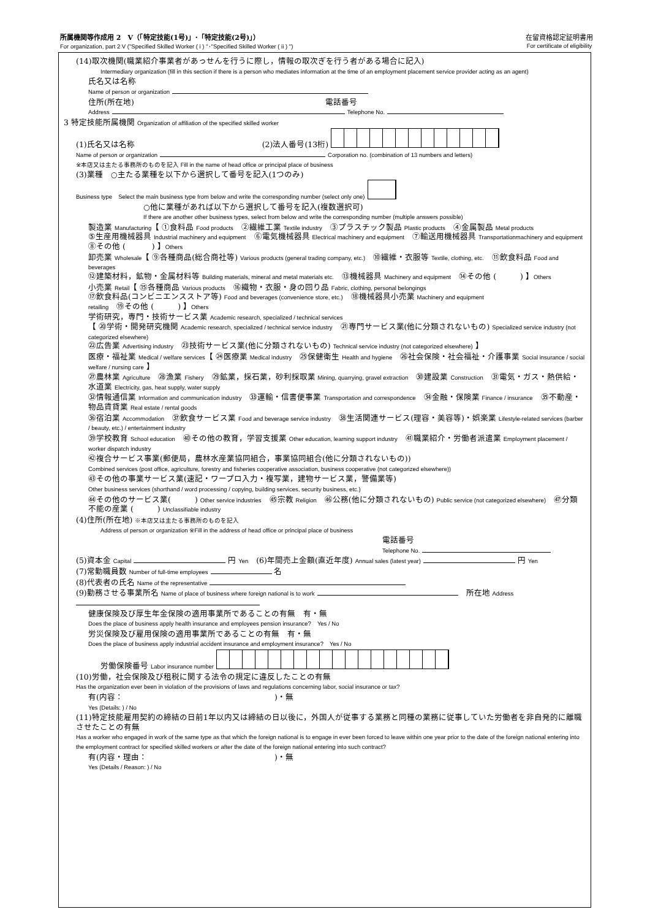在留資格認定証明書用
For certificate of eligibility 所属機関等作成用 2　V（「特定技能(1号)」･「特定技能(2号)」）
For organization, part 2 V ("Specified Skilled Worker ( i ) "･"Specified Skilled Worker ( ii ) ")
(14)取次機関(職業紹介事業者があっせんを行うに際し，情報の取次ぎを行う者がある場合に記入)
Intermediary organization (fill in this section if there is a person who mediates information at the time of an employment placement service provider acting as an agent)
氏名又は名称
Name of person or organization
住所(所在地)　　　　　　　　　　　　　　　　　　　　　　　　電話番号
Address Telephone No.
3 特定技能所属機関 Organization of affiliation of the specified skilled worker
(1)氏名又は名称　　　　　　　　　　　　　　　　(2)法人番号(13桁)
Name of person or organization Corporation no. (combination of 13 numbers and letters)
※本店又は主たる事務所のものを記入 Fill in the name of head office or principal place of business
(3)業種　○主たる業種を以下から選択して番号を記入(1つのみ)
Business type　Select the main business type from below and write the corresponding number (select only one)
○他に業種があれば以下から選択して番号を記入(複数選択可)
If there are another other business types, select from below and write the corresponding number (multiple answers possible)
製造業 Manufacturing【 ①食料品 Food products　②繊維工業 Textile industry　③プラスチック製品 Plastic products　④金属製品 Metal products
⑤生産用機械器具 Industrial machinery and equipment　⑥電気機械器具 Electrical machinery and equipment　⑦輸送用機械器具 Transportationmachinery and equipment　⑧その他 ( 　　　) 】Others
卸売業 Wholesale【 ⑨各種商品(総合商社等) Various products (general trading company, etc.)　⑩繊維・衣服等 Textile, clothing, etc.　⑪飲食料品 Food and beverages
⑫建築材料，鉱物・金属材料等 Building materials, mineral and metal materials etc.　⑬機械器具 Machinery and equipment　⑭その他 (　　　) 】Others
小売業 Retail【 ⑮各種商品 Various products　⑯織物・衣服・身の回り品 Fabric, clothing, personal belongings
⑰飲食料品(コンビニエンスストア等) Food and beverages (convenience store, etc.)　⑱機械器具小売業 Machinery and equipment retailing　⑲その他 (　　　) 】Others
学術研究，専門・技術サービス業 Academic research, specialized / technical services
【 ⑳学術・開発研究機関 Academic research, specialized / technical service industry　㉑専門サービス業(他に分類されないもの) Specialized service industry (not categorized elsewhere)
㉒広告業 Advertising industry　㉓技術サービス業(他に分類されないもの) Technical service industry (not categorized elsewhere) 】
医療・福祉業 Medical / welfare services【 ㉔医療業 Medical industry　㉕保健衛生 Health and hygiene　㉖社会保険・社会福祉・介護事業 Social insurance / social welfare / nursing care 】
㉗農林業 Agriculture　㉘漁業 Fishery　㉙鉱業，採石業，砂利採取業 Mining, quarrying, gravel extraction　㉚建設業 Construction　㉛電気・ガス・熱供給・水道業 Electricity, gas, heat supply, water supply
㉜情報通信業 Information and communication industry　㉝運輸・信書便事業 Transportation and correspondence　㉞金融・保険業 Finance / insurance　㉟不動産・物品賃貸業 Real estate / rental goods
㊱宿泊業 Accommodation　㊲飲食サービス業 Food and beverage service industry　㊳生活関連サービス(理容・美容等)・娯楽業 Lifestyle-related services (barber / beauty, etc.) / entertainment industry
㊴学校教育 School education　㊵その他の教育，学習支援業 Other education, learning support industry　㊶職業紹介・労働者派遣業 Employment placement / worker dispatch industry
㊷複合サービス事業(郵便局，農林水産業協同組合，事業協同組合(他に分類されないもの))
Combined services (post office, agriculture, forestry and fisheries cooperative association, business cooperative (not categorized elsewhere))
㊸その他の事業サービス業(速記・ワープロ入力・複写業，建物サービス業，警備業等)
Other business services (shorthand / word processing / copying, building services, security business, etc.)
㊹その他のサービス業(　　　) Other service industries　㊺宗教 Religion　㊻公務(他に分類されないもの) Public service (not categorized elsewhere)　㊼分類不能の産業 (　　　) Unclassifiable industry
(4)住所(所在地) ※本店又は主たる事務所のものを記入
Address of person or organization ※Fill in the address of head office or principal place of business
電話番号
Telephone No.
(5)資本金 Capital 円 Yen　(6)年間売上金額(直近年度) Annual sales (latest year) 円 Yen
(7)常勤職員数 Number of full-time employees 名
(8)代表者の氏名 Name of the representative
(9)勤務させる事業所名 Name of place of business where foreign national is to work 　所在地 Address
健康保険及び厚生年金保険の適用事業所であることの有無　有・無
Does the place of business apply health insurance and employees pension insurance?　Yes / No
労災保険及び雇用保険の適用事業所であることの有無　有・無
Does the place of business apply industrial accident insurance and employment insurance?　Yes / No
労働保険番号 Labor insurance number
(10)労働，社会保険及び租税に関する法令の規定に違反したことの有無
Has the organization ever been in violation of the provisions of laws and regulations concerning labor, social insurance or tax?
有(内容：　　　　　　　　　　　　　　　　　　　)・無
Yes (Details: ) / No
(11)特定技能雇用契約の締結の日前1年以内又は締結の日以後に，外国人が従事する業務と同種の業務に従事していた労働者を非自発的に離職させたことの有無
Has a worker who engaged in work of the same type as that which the foreign national is to engage in ever been forced to leave within one year prior to the date of the foreign national entering into the employment contract for specified skilled workers or after the date of the foreign national entering into such contract?
有(内容・理由：　　　　　　　　　　　　　　　　)・無
Yes (Details / Reason: ) / No